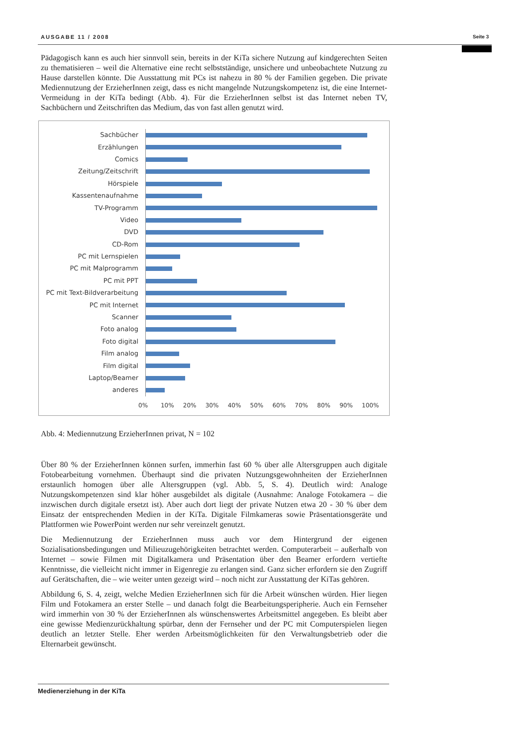AUSGABE 11 / 2008 Seite 3
Pädagogisch kann es auch hier sinnvoll sein, bereits in der KiTa sichere Nutzung auf kindgerechten Seiten zu thematisieren – weil die Alternative eine recht selbstständige, unsichere und unbeobachtete Nutzung zu Hause darstellen könnte. Die Ausstattung mit PCs ist nahezu in 80 % der Familien gegeben. Die private Mediennutzung der ErzieherInnen zeigt, dass es nicht mangelnde Nutzungskompetenz ist, die eine Internet-Vermeidung in der KiTa bedingt (Abb. 4). Für die ErzieherInnen selbst ist das Internet neben TV, Sachbüchern und Zeitschriften das Medium, das von fast allen genutzt wird.
Sachbücher
Erzählungen
Comics
Zeitung/Zeitschrift
Hörspiele
Kassentenaufnahme
TV-Programm
Video
DVD
CD-Rom
PC mit Lernspielen
PC mit Malprogramm
PC mit PPT
PC mit Text-Bildverarbeitung
PC mit Internet
Scanner
Foto analog
Foto digital
Film analog
Film digital
Laptop/Beamer
anderes
0% 10% 20% 30% 40% 50% 60% 70% 80% 90% 100%
Abb. 4: Mediennutzung ErzieherInnen privat, N = 102
Über 80 % der ErzieherInnen können surfen, immerhin fast 60 % über alle Altersgruppen auch digitale Fotobearbeitung vornehmen. Überhaupt sind die privaten Nutzungsgewohnheiten der ErzieherInnen erstaunlich homogen über alle Altersgruppen (vgl. Abb. 5, S. 4). Deutlich wird: Analoge Nutzungskompetenzen sind klar höher ausgebildet als digitale (Ausnahme: Analoge Fotokamera – die inzwischen durch digitale ersetzt ist). Aber auch dort liegt der private Nutzen etwa 20 - 30 % über dem Einsatz der entsprechenden Medien in der KiTa. Digitale Filmkameras sowie Präsentationsgeräte und Plattformen wie PowerPoint werden nur sehr vereinzelt genutzt.
Die Mediennutzung der ErzieherInnen muss auch vor dem Hintergrund der eigenen Sozialisationsbedingungen und Milieuzugehörigkeiten betrachtet werden. Computerarbeit – außerhalb von Internet – sowie Filmen mit Digitalkamera und Präsentation über den Beamer erfordern vertiefte Kenntnisse, die vielleicht nicht immer in Eigenregie zu erlangen sind. Ganz sicher erfordern sie den Zugriff auf Gerätschaften, die – wie weiter unten gezeigt wird – noch nicht zur Ausstattung der KiTas gehören.
Abbildung 6, S. 4, zeigt, welche Medien ErzieherInnen sich für die Arbeit wünschen würden. Hier liegen Film und Fotokamera an erster Stelle – und danach folgt die Bearbeitungsperipherie. Auch ein Fernseher wird immerhin von 30 % der ErzieherInnen als wünschenswertes Arbeitsmittel angegeben. Es bleibt aber eine gewisse Medienzurückhaltung spürbar, denn der Fernseher und der PC mit Computerspielen liegen deutlich an letzter Stelle. Eher werden Arbeitsmöglichkeiten für den Verwaltungsbetrieb oder die Elternarbeit gewünscht.
Medienerziehung in der KiTa